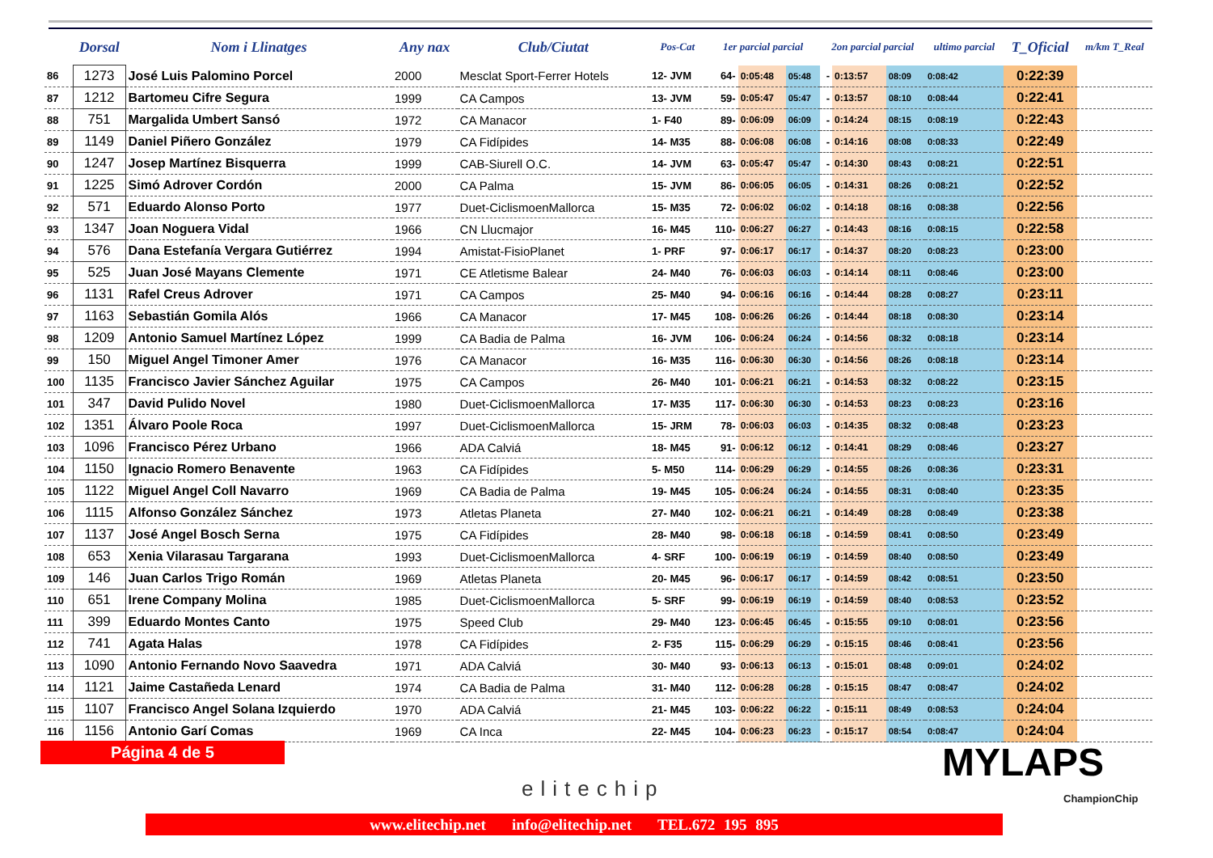| | Dorsal | Nom i Llinatges | Any nax | Club/Ciutat | Pos-Cat | 1er parcial parcial | | | 2on parcial parcial | | | ultimo parcial | T_Oficial | m/km T_Real |
| --- | --- | --- | --- | --- | --- | --- | --- | --- | --- | --- | --- | --- | --- | --- |
| 86 | 1273 | José Luis Palomino Porcel | 2000 | Mesclat Sport-Ferrer Hotels | 12- JVM | 64- | 0:05:48 | 05:48 | - | 0:13:57 | 08:09 | 0:08:42 | 0:22:39 | |
| 87 | 1212 | Bartomeu Cifre Segura | 1999 | CA Campos | 13- JVM | 59- | 0:05:47 | 05:47 | - | 0:13:57 | 08:10 | 0:08:44 | 0:22:41 | |
| 88 | 751 | Margalida Umbert Sansó | 1972 | CA Manacor | 1- F40 | 89- | 0:06:09 | 06:09 | - | 0:14:24 | 08:15 | 0:08:19 | 0:22:43 | |
| 89 | 1149 | Daniel Piñero González | 1979 | CA Fidípides | 14- M35 | 88- | 0:06:08 | 06:08 | - | 0:14:16 | 08:08 | 0:08:33 | 0:22:49 | |
| 90 | 1247 | Josep Martínez Bisquerra | 1999 | CAB-Siurell O.C. | 14- JVM | 63- | 0:05:47 | 05:47 | - | 0:14:30 | 08:43 | 0:08:21 | 0:22:51 | |
| 91 | 1225 | Simó Adrover Cordón | 2000 | CA Palma | 15- JVM | 86- | 0:06:05 | 06:05 | - | 0:14:31 | 08:26 | 0:08:21 | 0:22:52 | |
| 92 | 571 | Eduardo Alonso Porto | 1977 | Duet-CiclismoenMallorca | 15- M35 | 72- | 0:06:02 | 06:02 | - | 0:14:18 | 08:16 | 0:08:38 | 0:22:56 | |
| 93 | 1347 | Joan Noguera Vidal | 1966 | CN Llucmajor | 16- M45 | 110- | 0:06:27 | 06:27 | - | 0:14:43 | 08:16 | 0:08:15 | 0:22:58 | |
| 94 | 576 | Dana Estefanía Vergara Gutiérrez | 1994 | Amistat-FisioPlanet | 1- PRF | 97- | 0:06:17 | 06:17 | - | 0:14:37 | 08:20 | 0:08:23 | 0:23:00 | |
| 95 | 525 | Juan José Mayans Clemente | 1971 | CE Atletisme Balear | 24- M40 | 76- | 0:06:03 | 06:03 | - | 0:14:14 | 08:11 | 0:08:46 | 0:23:00 | |
| 96 | 1131 | Rafel Creus Adrover | 1971 | CA Campos | 25- M40 | 94- | 0:06:16 | 06:16 | - | 0:14:44 | 08:28 | 0:08:27 | 0:23:11 | |
| 97 | 1163 | Sebastián Gomila Alós | 1966 | CA Manacor | 17- M45 | 108- | 0:06:26 | 06:26 | - | 0:14:44 | 08:18 | 0:08:30 | 0:23:14 | |
| 98 | 1209 | Antonio Samuel Martínez López | 1999 | CA Badia de Palma | 16- JVM | 106- | 0:06:24 | 06:24 | - | 0:14:56 | 08:32 | 0:08:18 | 0:23:14 | |
| 99 | 150 | Miguel Angel Timoner Amer | 1976 | CA Manacor | 16- M35 | 116- | 0:06:30 | 06:30 | - | 0:14:56 | 08:26 | 0:08:18 | 0:23:14 | |
| 100 | 1135 | Francisco Javier Sánchez Aguilar | 1975 | CA Campos | 26- M40 | 101- | 0:06:21 | 06:21 | - | 0:14:53 | 08:32 | 0:08:22 | 0:23:15 | |
| 101 | 347 | David Pulido Novel | 1980 | Duet-CiclismoenMallorca | 17- M35 | 117- | 0:06:30 | 06:30 | - | 0:14:53 | 08:23 | 0:08:23 | 0:23:16 | |
| 102 | 1351 | Álvaro Poole Roca | 1997 | Duet-CiclismoenMallorca | 15- JRM | 78- | 0:06:03 | 06:03 | - | 0:14:35 | 08:32 | 0:08:48 | 0:23:23 | |
| 103 | 1096 | Francisco Pérez Urbano | 1966 | ADA Calviá | 18- M45 | 91- | 0:06:12 | 06:12 | - | 0:14:41 | 08:29 | 0:08:46 | 0:23:27 | |
| 104 | 1150 | Ignacio Romero Benavente | 1963 | CA Fidípides | 5- M50 | 114- | 0:06:29 | 06:29 | - | 0:14:55 | 08:26 | 0:08:36 | 0:23:31 | |
| 105 | 1122 | Miguel Angel Coll Navarro | 1969 | CA Badia de Palma | 19- M45 | 105- | 0:06:24 | 06:24 | - | 0:14:55 | 08:31 | 0:08:40 | 0:23:35 | |
| 106 | 1115 | Alfonso González Sánchez | 1973 | Atletas Planeta | 27- M40 | 102- | 0:06:21 | 06:21 | - | 0:14:49 | 08:28 | 0:08:49 | 0:23:38 | |
| 107 | 1137 | José Angel Bosch Serna | 1975 | CA Fidípides | 28- M40 | 98- | 0:06:18 | 06:18 | - | 0:14:59 | 08:41 | 0:08:50 | 0:23:49 | |
| 108 | 653 | Xenia Vilarasau Targarana | 1993 | Duet-CiclismoenMallorca | 4- SRF | 100- | 0:06:19 | 06:19 | - | 0:14:59 | 08:40 | 0:08:50 | 0:23:49 | |
| 109 | 146 | Juan Carlos Trigo Román | 1969 | Atletas Planeta | 20- M45 | 96- | 0:06:17 | 06:17 | - | 0:14:59 | 08:42 | 0:08:51 | 0:23:50 | |
| 110 | 651 | Irene Company Molina | 1985 | Duet-CiclismoenMallorca | 5- SRF | 99- | 0:06:19 | 06:19 | - | 0:14:59 | 08:40 | 0:08:53 | 0:23:52 | |
| 111 | 399 | Eduardo Montes Canto | 1975 | Speed Club | 29- M40 | 123- | 0:06:45 | 06:45 | - | 0:15:55 | 09:10 | 0:08:01 | 0:23:56 | |
| 112 | 741 | Agata Halas | 1978 | CA Fidípides | 2- F35 | 115- | 0:06:29 | 06:29 | - | 0:15:15 | 08:46 | 0:08:41 | 0:23:56 | |
| 113 | 1090 | Antonio Fernando Novo Saavedra | 1971 | ADA Calviá | 30- M40 | 93- | 0:06:13 | 06:13 | - | 0:15:01 | 08:48 | 0:09:01 | 0:24:02 | |
| 114 | 1121 | Jaime Castañeda Lenard | 1974 | CA Badia de Palma | 31- M40 | 112- | 0:06:28 | 06:28 | - | 0:15:15 | 08:47 | 0:08:47 | 0:24:02 | |
| 115 | 1107 | Francisco Angel Solana Izquierdo | 1970 | ADA Calviá | 21- M45 | 103- | 0:06:22 | 06:22 | - | 0:15:11 | 08:49 | 0:08:53 | 0:24:04 | |
| 116 | 1156 | Antonio Garí Comas | 1969 | CA Inca | 22- M45 | 104- | 0:06:23 | 06:23 | - | 0:15:17 | 08:54 | 0:08:47 | 0:24:04 | |
Página 4 de 5
elitechip
MYLAPS
ChampionChip
www.elitechip.net info@elitechip.net TEL.672 195 895